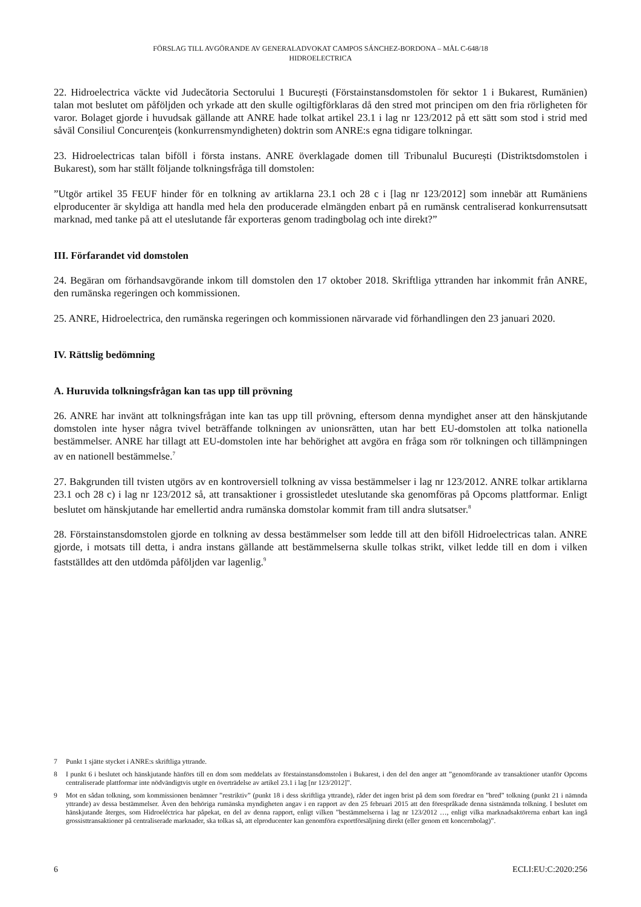FÖRSLAG TILL AVGÖRANDE AV GENERALADVOKAT CAMPOS SÁNCHEZ-BORDONA – MÅL C-648/18
HIDROELECTRICA
22. Hidroelectrica väckte vid Judecătoria Sectorului 1 București (Förstainstansdomstolen för sektor 1 i Bukarest, Rumänien) talan mot beslutet om påföljden och yrkade att den skulle ogiltigförklaras då den stred mot principen om den fria rörligheten för varor. Bolaget gjorde i huvudsak gällande att ANRE hade tolkat artikel 23.1 i lag nr 123/2012 på ett sätt som stod i strid med såväl Consiliul Concurenţeis (konkurrensmyndigheten) doktrin som ANRE:s egna tidigare tolkningar.
23. Hidroelectricas talan biföll i första instans. ANRE överklagade domen till Tribunalul București (Distriktsdomstolen i Bukarest), som har ställt följande tolkningsfråga till domstolen:
”Utgör artikel 35 FEUF hinder för en tolkning av artiklarna 23.1 och 28 c i [lag nr 123/2012] som innebär att Rumäniens elproducenter är skyldiga att handla med hela den producerade elmängden enbart på en rumänsk centraliserad konkurrensutsatt marknad, med tanke på att el uteslutande får exporteras genom tradingbolag och inte direkt?”
III. Förfarandet vid domstolen
24. Begäran om förhandsavgörande inkom till domstolen den 17 oktober 2018. Skriftliga yttranden har inkommit från ANRE, den rumänska regeringen och kommissionen.
25. ANRE, Hidroelectrica, den rumänska regeringen och kommissionen närvarade vid förhandlingen den 23 januari 2020.
IV. Rättslig bedömning
A. Huruvida tolkningsfrågan kan tas upp till prövning
26. ANRE har invänt att tolkningsfrågan inte kan tas upp till prövning, eftersom denna myndighet anser att den hänskjutande domstolen inte hyser några tvivel beträffande tolkningen av unionsrätten, utan har bett EU-domstolen att tolka nationella bestämmelser. ANRE har tillagt att EU-domstolen inte har behörighet att avgöra en fråga som rör tolkningen och tillämpningen av en nationell bestämmelse.<sup>7</sup>
27. Bakgrunden till tvisten utgörs av en kontroversiell tolkning av vissa bestämmelser i lag nr 123/2012. ANRE tolkar artiklarna 23.1 och 28 c) i lag nr 123/2012 så, att transaktioner i grossistledet uteslutande ska genomföras på Opcoms plattformar. Enligt beslutet om hänskjutande har emellertid andra rumänska domstolar kommit fram till andra slutsatser.<sup>8</sup>
28. Förstainstansdomstolen gjorde en tolkning av dessa bestämmelser som ledde till att den biföll Hidroelectricas talan. ANRE gjorde, i motsats till detta, i andra instans gällande att bestämmelserna skulle tolkas strikt, vilket ledde till en dom i vilken fastställdes att den utdömda påföljden var lagenlig.<sup>9</sup>
7 Punkt 1 sjätte stycket i ANRE:s skriftliga yttrande.
8 I punkt 6 i beslutet och hänskjutande hänförs till en dom som meddelats av förstainstansdomstolen i Bukarest, i den del den anger att ”genomförande av transaktioner utanför Opcoms centraliserade plattformar inte nödvändigtvis utgör en överträdelse av artikel 23.1 i lag [nr 123/2012]”.
9 Mot en sådan tolkning, som kommissionen benämner ”restriktiv” (punkt 18 i dess skriftliga yttrande), råder det ingen brist på dem som föredrar en ”bred” tolkning (punkt 21 i nämnda yttrande) av dessa bestämmelser. Även den behöriga rumänska myndigheten angav i en rapport av den 25 februari 2015 att den förespråkade denna sistnämnda tolkning. I beslutet om hänskjutande återges, som Hidroeléctrica har påpekat, en del av denna rapport, enligt vilken ”bestämmelserna i lag nr 123/2012 …, enligt vilka marknadsaktörerna enbart kan ingå grossisttransaktioner på centraliserade marknader, ska tolkas så, att elproducenter kan genomföra exportförsäljning direkt (eller genom ett koncernbolag)”.
6 ECLI:EU:C:2020:256